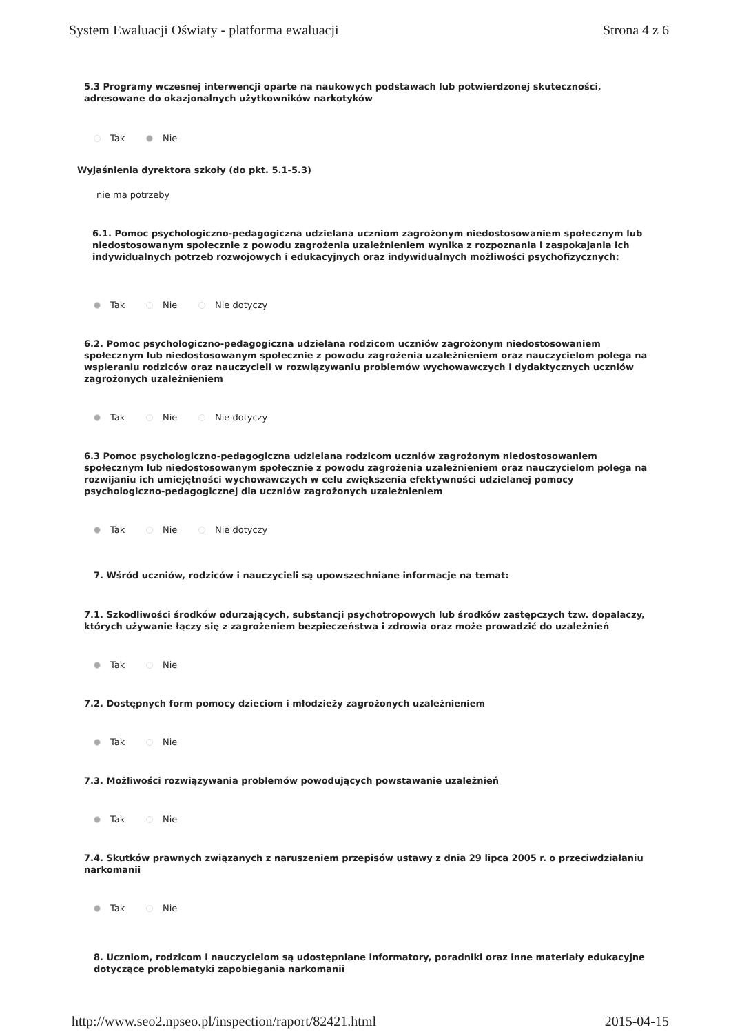System Ewaluacji Oświaty - platforma ewaluacji Strona 4 z 6
5.3 Programy wczesnej interwencji oparte na naukowych podstawach lub potwierdzonej skuteczności, adresowane do okazjonalnych użytkowników narkotyków
Tak Nie
Wyjaśnienia dyrektora szkoły (do pkt. 5.1-5.3)
nie ma potrzeby
6.1. Pomoc psychologiczno-pedagogiczna udzielana uczniom zagrożonym niedostosowaniem społecznym lub niedostosowanym społecznie z powodu zagrożenia uzależnieniem wynika z rozpoznania i zaspokajania ich indywidualnych potrzeb rozwojowych i edukacyjnych oraz indywidualnych możliwości psychofizycznych:
Tak Nie Nie dotyczy
6.2. Pomoc psychologiczno-pedagogiczna udzielana rodzicom uczniów zagrożonym niedostosowaniem społecznym lub niedostosowanym społecznie z powodu zagrożenia uzależnieniem oraz nauczycielom polega na wspieraniu rodziców oraz nauczycieli w rozwiązywaniu problemów wychowawczych i dydaktycznych uczniów zagrożonych uzależnieniem
Tak Nie Nie dotyczy
6.3 Pomoc psychologiczno-pedagogiczna udzielana rodzicom uczniów zagrożonym niedostosowaniem społecznym lub niedostosowanym społecznie z powodu zagrożenia uzależnieniem oraz nauczycielom polega na rozwijaniu ich umiejętności wychowawczych w celu zwiększenia efektywności udzielanej pomocy psychologiczno-pedagogicznej dla uczniów zagrożonych uzależnieniem
Tak Nie Nie dotyczy
7. Wśród uczniów, rodziców i nauczycieli są upowszechniane informacje na temat:
7.1. Szkodliwości środków odurzających, substancji psychotropowych lub środków zastępczych tzw. dopalaczy, których używanie łączy się z zagrożeniem bezpieczeństwa i zdrowia oraz może prowadzić do uzależnień
Tak Nie
7.2. Dostępnych form pomocy dzieciom i młodzieży zagrożonych uzależnieniem
Tak Nie
7.3. Możliwości rozwiązywania problemów powodujących powstawanie uzależnień
Tak Nie
7.4. Skutków prawnych związanych z naruszeniem przepisów ustawy z dnia 29 lipca 2005 r. o przeciwdziałaniu narkomanii
Tak Nie
8. Uczniom, rodzicom i nauczycielom są udostępniane informatory, poradniki oraz inne materiały edukacyjne dotyczące problematyki zapobiegania narkomanii
http://www.seo2.npseo.pl/inspection/raport/82421.html 2015-04-15